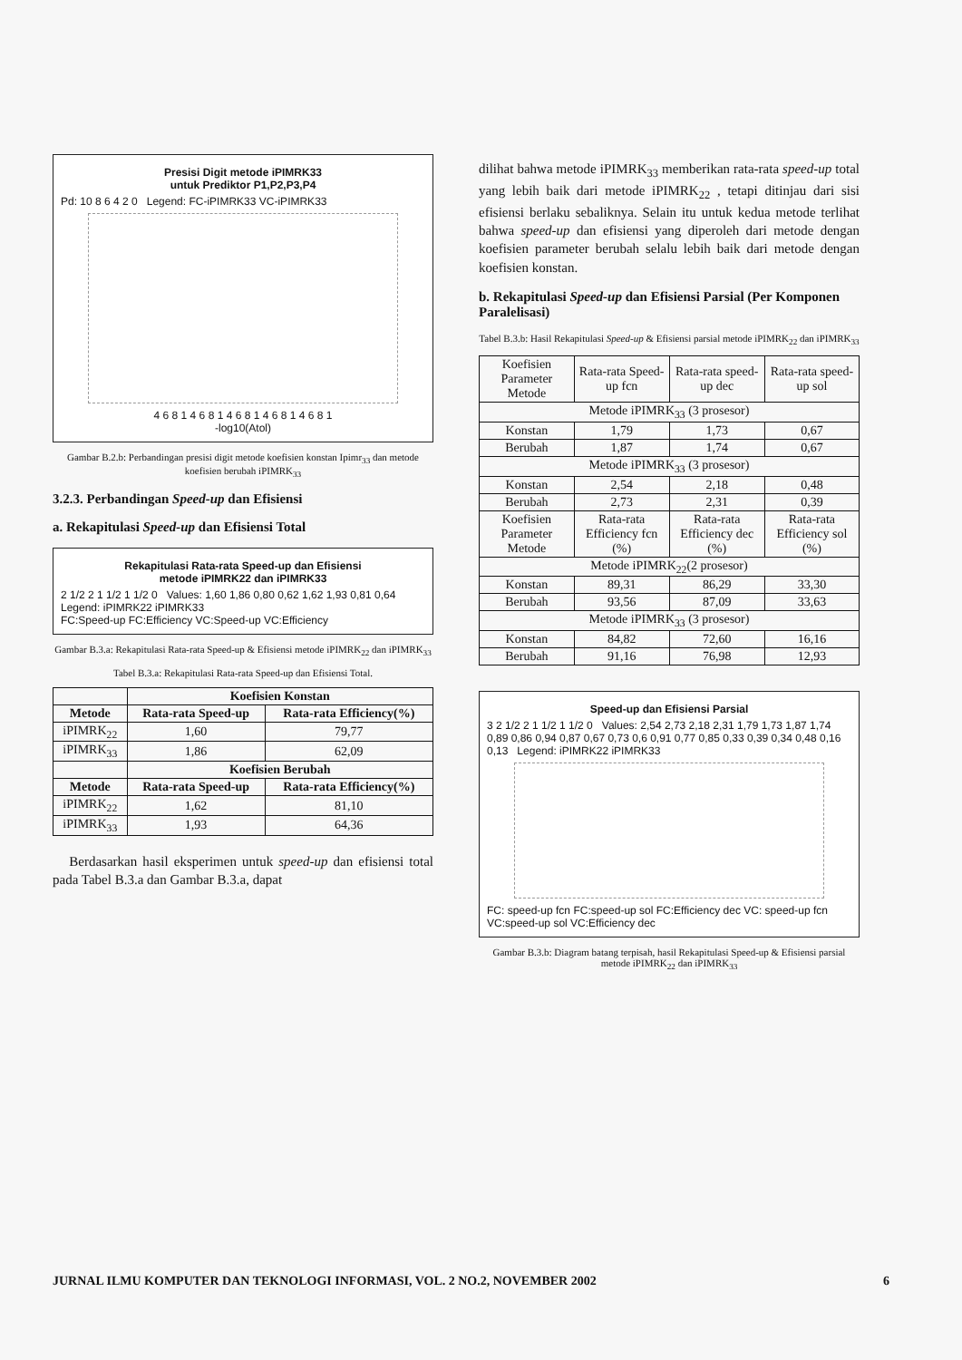Presisi Digit metode iPIMRK33
untuk Prediktor P1,P2,P3,P4
Pd: 10 8 6 4 2 0 Legend: FC-iPIMRK33 VC-iPIMRK33
4 6 8 1 4 6 8 1 4 6 8 1 4 6 8 1 4 6 8 1
-log10(Atol)
Gambar B.2.b: Perbandingan presisi digit metode koefisien konstan Ipimr<sub>33</sub> dan metode koefisien berubah iPIMRK<sub>33</sub>
3.2.3. Perbandingan Speed-up dan Efisiensi
a. Rekapitulasi Speed-up dan Efisiensi Total
Rekapitulasi Rata-rata Speed-up dan Efisiensi
metode iPIMRK22 dan iPIMRK33
2 1/2 2 1 1/2 1 1/2 0 Values: 1,60 1,86 0,80 0,62 1,62 1,93 0,81 0,64 Legend: iPIMRK22 iPIMRK33
FC:Speed-up FC:Efficiency VC:Speed-up VC:Efficiency
Gambar B.3.a: Rekapitulasi Rata-rata Speed-up & Efisiensi metode iPIMRK<sub>22</sub> dan iPIMRK<sub>33</sub>
Tabel B.3.a: Rekapitulasi Rata-rata Speed-up dan Efisiensi Total.
| | Koefisien Konstan | |
| --- | --- | --- |
| Metode | Rata-rata Speed-up | Rata-rata Efficiency(%) |
| iPIMRK<sub>22</sub> | 1,60 | 79,77 |
| iPIMRK<sub>33</sub> | 1,86 | 62,09 |
| | Koefisien Berubah | |
| Metode | Rata-rata Speed-up | Rata-rata Efficiency(%) |
| iPIMRK<sub>22</sub> | 1,62 | 81,10 |
| iPIMRK<sub>33</sub> | 1,93 | 64,36 |
Berdasarkan hasil eksperimen untuk speed-up dan efisiensi total pada Tabel B.3.a dan Gambar B.3.a, dapat
dilihat bahwa metode iPIMRK<sub>33</sub> memberikan rata-rata speed-up total yang lebih baik dari metode iPIMRK<sub>22</sub> , tetapi ditinjau dari sisi efisiensi berlaku sebaliknya. Selain itu untuk kedua metode terlihat bahwa speed-up dan efisiensi yang diperoleh dari metode dengan koefisien parameter berubah selalu lebih baik dari metode dengan koefisien konstan.
b. Rekapitulasi Speed-up dan Efisiensi Parsial (Per Komponen Paralelisasi)
Tabel B.3.b: Hasil Rekapitulasi Speed-up & Efisiensi parsial metode iPIMRK<sub>22</sub> dan iPIMRK<sub>33</sub>
| Koefisien Parameter Metode | Rata-rata Speed-up fcn | Rata-rata speed-up dec | Rata-rata speed-up sol |
| Metode iPIMRK<sub>33</sub> (3 prosesor) | | | |
| Konstan | 1,79 | 1,73 | 0,67 |
| Berubah | 1,87 | 1,74 | 0,67 |
| Metode iPIMRK<sub>33</sub> (3 prosesor) | | | |
| Konstan | 2,54 | 2,18 | 0,48 |
| Berubah | 2,73 | 2,31 | 0,39 |
| Koefisien Parameter Metode | Rata-rata Efficiency fcn (%) | Rata-rata Efficiency dec (%) | Rata-rata Efficiency sol (%) |
| Metode iPIMRK<sub>22</sub>(2 prosesor) | | | |
| Konstan | 89,31 | 86,29 | 33,30 |
| Berubah | 93,56 | 87,09 | 33,63 |
| Metode iPIMRK<sub>33</sub> (3 prosesor) | | | |
| Konstan | 84,82 | 72,60 | 16,16 |
| Berubah | 91,16 | 76,98 | 12,93 |
Speed-up dan Efisiensi Parsial
3 2 1/2 2 1 1/2 1 1/2 0 Values: 2,54 2,73 2,18 2,31 1,79 1,73 1,87 1,74 0,89 0,86 0,94 0,87 0,67 0,73 0,6 0,91 0,77 0,85 0,33 0,39 0,34 0,48 0,16 0,13 Legend: iPIMRK22 iPIMRK33
FC: speed-up fcn FC:speed-up sol FC:Efficiency dec VC: speed-up fcn VC:speed-up sol VC:Efficiency dec
Gambar B.3.b: Diagram batang terpisah, hasil Rekapitulasi Speed-up & Efisiensi parsial metode iPIMRK<sub>22</sub> dan iPIMRK<sub>33</sub>
JURNAL ILMU KOMPUTER DAN TEKNOLOGI INFORMASI, VOL. 2 NO.2, NOVEMBER 2002 6